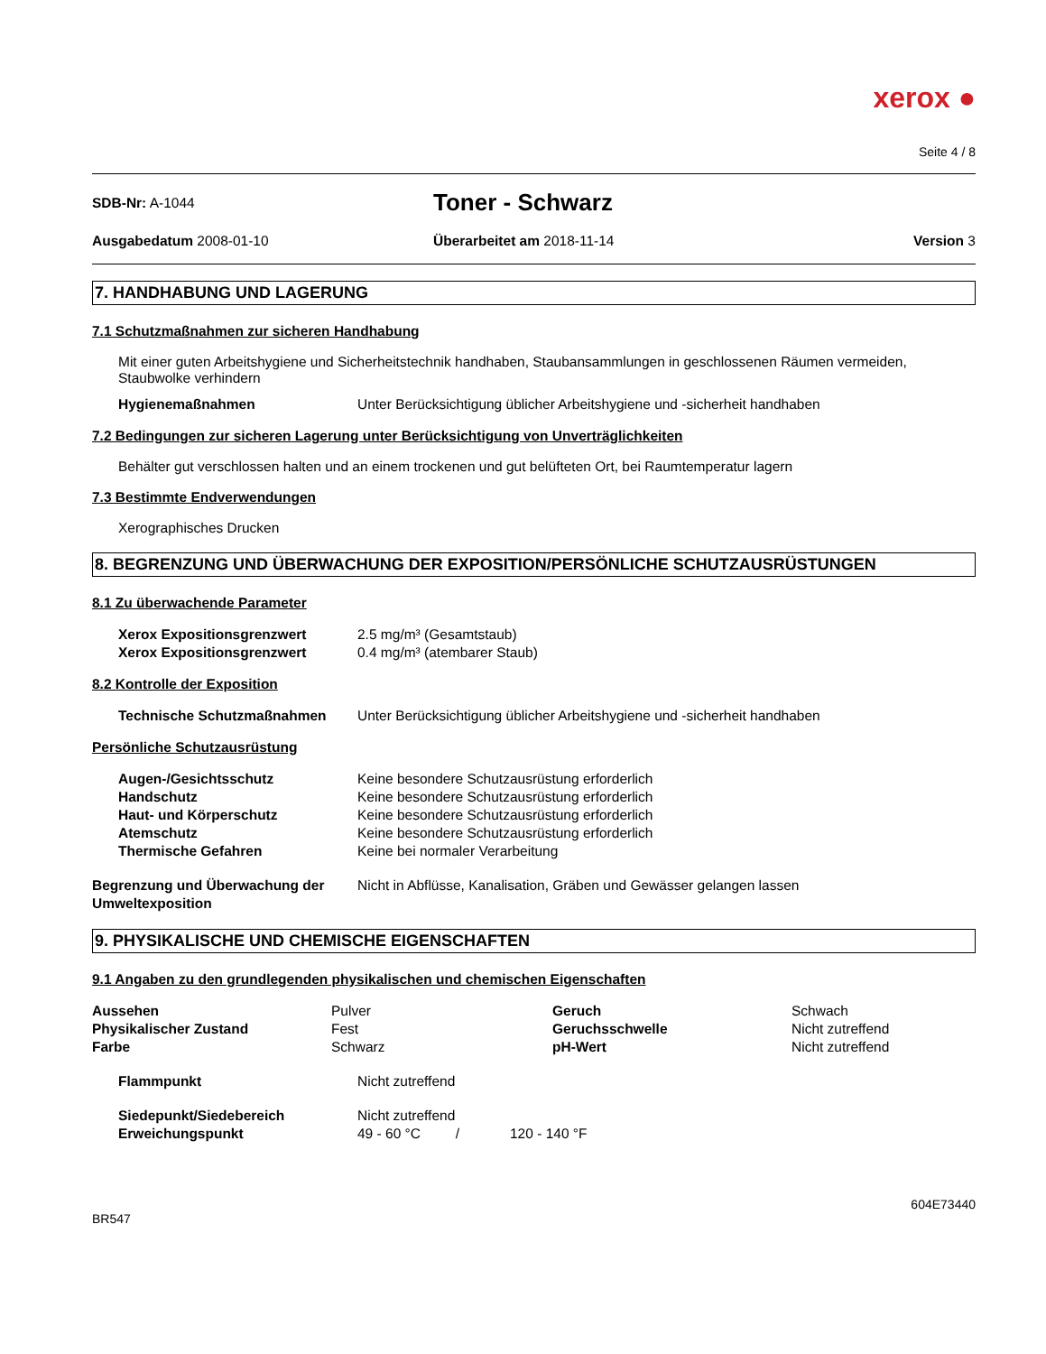xerox ●
Seite 4 / 8
SDB-Nr: A-1044
Toner - Schwarz
Ausgabedatum 2008-01-10 Überarbeitet am 2018-11-14 Version 3
7. HANDHABUNG UND LAGERUNG
7.1 Schutzmaßnahmen zur sicheren Handhabung
Mit einer guten Arbeitshygiene und Sicherheitstechnik handhaben, Staubansammlungen in geschlossenen Räumen vermeiden, Staubwolke verhindern
| Hygienemaßnahmen | Unter Berücksichtigung üblicher Arbeitshygiene und -sicherheit handhaben |
7.2 Bedingungen zur sicheren Lagerung unter Berücksichtigung von Unverträglichkeiten
Behälter gut verschlossen halten und an einem trockenen und gut belüfteten Ort, bei Raumtemperatur lagern
7.3 Bestimmte Endverwendungen
Xerographisches Drucken
8. BEGRENZUNG UND ÜBERWACHUNG DER EXPOSITION/PERSÖNLICHE SCHUTZAUSRÜSTUNGEN
8.1 Zu überwachende Parameter
| Xerox Expositionsgrenzwert | 2.5 mg/m³ (Gesamtstaub) |
| Xerox Expositionsgrenzwert | 0.4 mg/m³ (atembarer Staub) |
8.2 Kontrolle der Exposition
| Technische Schutzmaßnahmen | Unter Berücksichtigung üblicher Arbeitshygiene und -sicherheit handhaben |
Persönliche Schutzausrüstung
| Augen-/Gesichtsschutz | Keine besondere Schutzausrüstung erforderlich |
| Handschutz | Keine besondere Schutzausrüstung erforderlich |
| Haut- und Körperschutz | Keine besondere Schutzausrüstung erforderlich |
| Atemschutz | Keine besondere Schutzausrüstung erforderlich |
| Thermische Gefahren | Keine bei normaler Verarbeitung |
| Begrenzung und Überwachung der Umweltexposition | Nicht in Abflüsse, Kanalisation, Gräben und Gewässer gelangen lassen |
9. PHYSIKALISCHE UND CHEMISCHE EIGENSCHAFTEN
9.1 Angaben zu den grundlegenden physikalischen und chemischen Eigenschaften
| Aussehen | Pulver | Geruch | Schwach |
| Physikalischer Zustand | Fest | Geruchsschwelle | Nicht zutreffend |
| Farbe | Schwarz | pH-Wert | Nicht zutreffend |
| Flammpunkt | Nicht zutreffend |
| Siedepunkt/Siedebereich | Nicht zutreffend |
| Erweichungspunkt | 49 - 60 °C / 120 - 140 °F |
BR547
604E73440